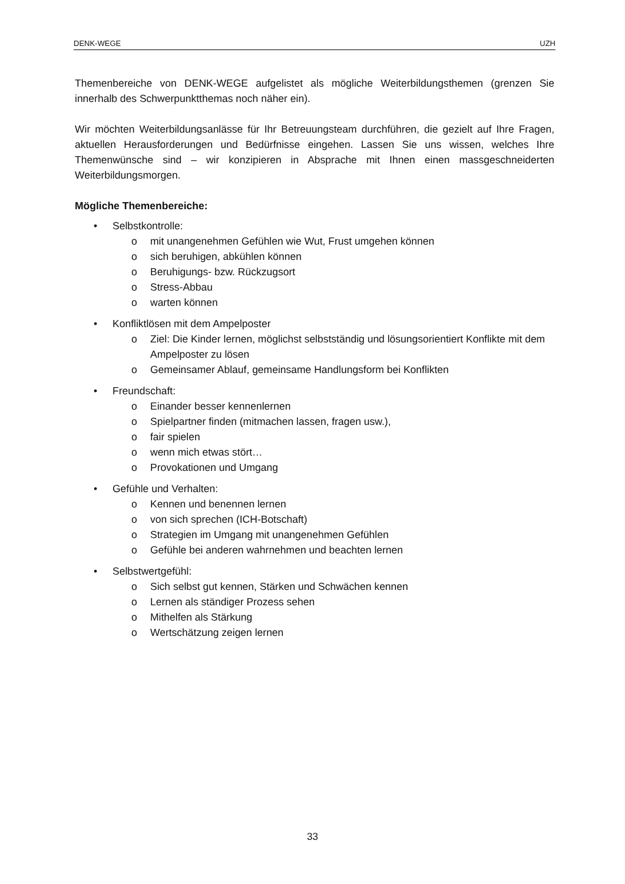DENK-WEGE UZH
Themenbereiche von DENK-WEGE aufgelistet als mögliche Weiterbildungsthemen (grenzen Sie innerhalb des Schwerpunktthemas noch näher ein).
Wir möchten Weiterbildungsanlässe für Ihr Betreuungsteam durchführen, die gezielt auf Ihre Fragen, aktuellen Herausforderungen und Bedürfnisse eingehen. Lassen Sie uns wissen, welches Ihre Themenwünsche sind – wir konzipieren in Absprache mit Ihnen einen massgeschneiderten Weiterbildungsmorgen.
Mögliche Themenbereiche:
• Selbstkontrolle:
o mit unangenehmen Gefühlen wie Wut, Frust umgehen können
o sich beruhigen, abkühlen können
o Beruhigungs- bzw. Rückzugsort
o Stress-Abbau
o warten können
• Konfliktlösen mit dem Ampelposter
o Ziel: Die Kinder lernen, möglichst selbstständig und lösungsorientiert Konflikte mit dem Ampelposter zu lösen
o Gemeinsamer Ablauf, gemeinsame Handlungsform bei Konflikten
• Freundschaft:
o Einander besser kennenlernen
o Spielpartner finden (mitmachen lassen, fragen usw.),
o fair spielen
o wenn mich etwas stört…
o Provokationen und Umgang
• Gefühle und Verhalten:
o Kennen und benennen lernen
o von sich sprechen (ICH-Botschaft)
o Strategien im Umgang mit unangenehmen Gefühlen
o Gefühle bei anderen wahrnehmen und beachten lernen
• Selbstwertgefühl:
o Sich selbst gut kennen, Stärken und Schwächen kennen
o Lernen als ständiger Prozess sehen
o Mithelfen als Stärkung
o Wertschätzung zeigen lernen
33